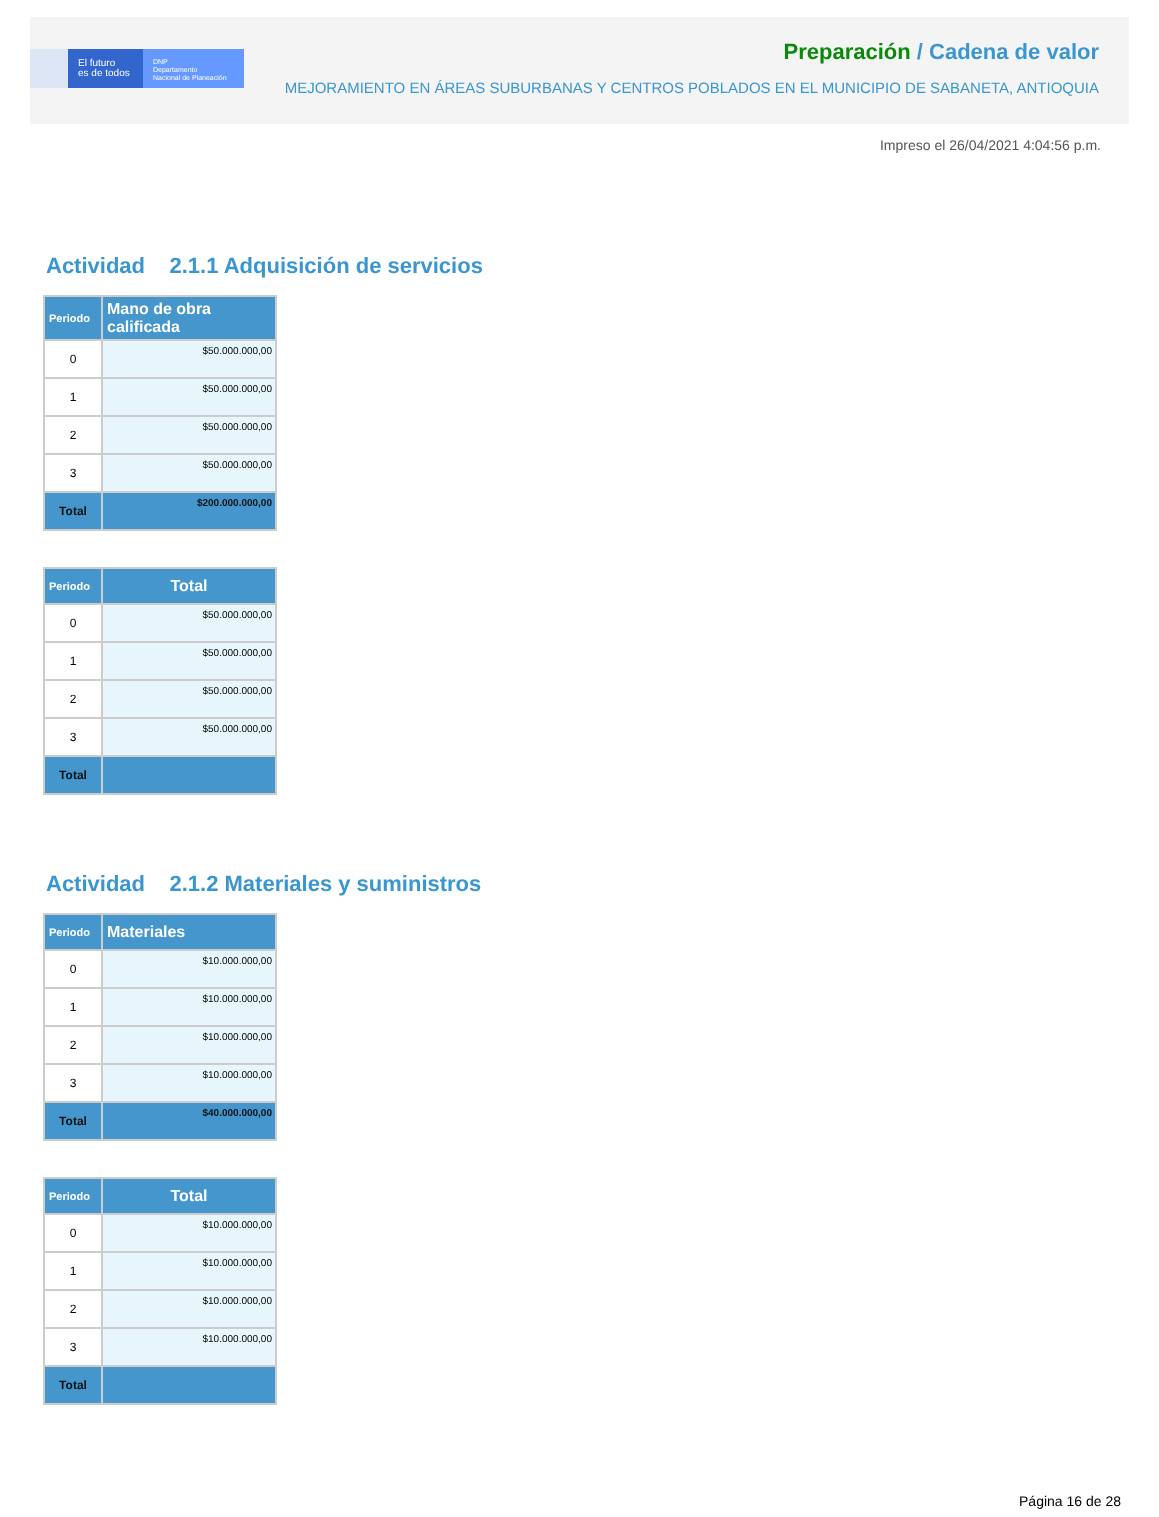El futuro
es de todos
DNP
Departamento
Nacional de Planeación
Preparación / Cadena de valor
MEJORAMIENTO EN ÁREAS SUBURBANAS Y CENTROS POBLADOS EN EL MUNICIPIO DE SABANETA, ANTIOQUIA
Impreso el 26/04/2021 4:04:56 p.m.
Actividad 2.1.1 Adquisición de servicios
| Periodo | Mano de obra calificada |
| --- | --- |
| 0 | $50.000.000,00 |
| 1 | $50.000.000,00 |
| 2 | $50.000.000,00 |
| 3 | $50.000.000,00 |
| Total | $200.000.000,00 |
| Periodo | Total |
| --- | --- |
| 0 | $50.000.000,00 |
| 1 | $50.000.000,00 |
| 2 | $50.000.000,00 |
| 3 | $50.000.000,00 |
| Total | |
Actividad 2.1.2 Materiales y suministros
| Periodo | Materiales |
| --- | --- |
| 0 | $10.000.000,00 |
| 1 | $10.000.000,00 |
| 2 | $10.000.000,00 |
| 3 | $10.000.000,00 |
| Total | $40.000.000,00 |
| Periodo | Total |
| --- | --- |
| 0 | $10.000.000,00 |
| 1 | $10.000.000,00 |
| 2 | $10.000.000,00 |
| 3 | $10.000.000,00 |
| Total | |
Página 16 de 28